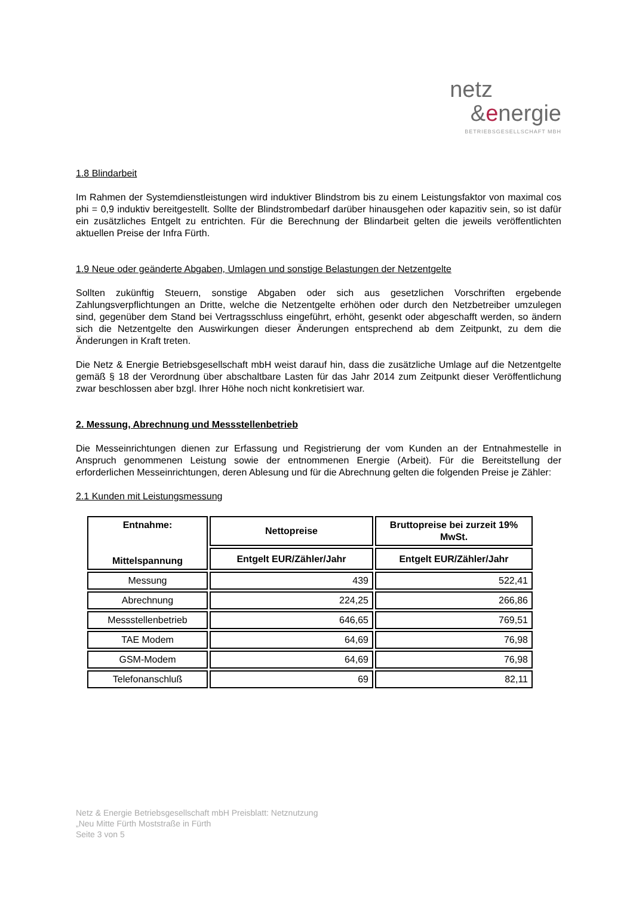netz
&energie
BETRIEBSGESELLSCHAFT MBH
1.8 Blindarbeit
Im Rahmen der Systemdienstleistungen wird induktiver Blindstrom bis zu einem Leistungsfaktor von maximal cos phi = 0,9 induktiv bereitgestellt. Sollte der Blindstrombedarf darüber hinausgehen oder kapazitiv sein, so ist dafür ein zusätzliches Entgelt zu entrichten. Für die Berechnung der Blindarbeit gelten die jeweils veröffentlichten aktuellen Preise der Infra Fürth.
1.9 Neue oder geänderte Abgaben, Umlagen und sonstige Belastungen der Netzentgelte
Sollten zukünftig Steuern, sonstige Abgaben oder sich aus gesetzlichen Vorschriften ergebende Zahlungsverpflichtungen an Dritte, welche die Netzentgelte erhöhen oder durch den Netzbetreiber umzulegen sind, gegenüber dem Stand bei Vertragsschluss eingeführt, erhöht, gesenkt oder abgeschafft werden, so ändern sich die Netzentgelte den Auswirkungen dieser Änderungen entsprechend ab dem Zeitpunkt, zu dem die Änderungen in Kraft treten.
Die Netz & Energie Betriebsgesellschaft mbH weist darauf hin, dass die zusätzliche Umlage auf die Netzentgelte gemäß § 18 der Verordnung über abschaltbare Lasten für das Jahr 2014 zum Zeitpunkt dieser Veröffentlichung zwar beschlossen aber bzgl. Ihrer Höhe noch nicht konkretisiert war.
2. Messung, Abrechnung und Messstellenbetrieb
Die Messeinrichtungen dienen zur Erfassung und Registrierung der vom Kunden an der Entnahmestelle in Anspruch genommenen Leistung sowie der entnommenen Energie (Arbeit). Für die Bereitstellung der erforderlichen Messeinrichtungen, deren Ablesung und für die Abrechnung gelten die folgenden Preise je Zähler:
2.1 Kunden mit Leistungsmessung
| Entnahme: Mittelspannung | Nettopreise | Bruttopreise bei zurzeit 19% MwSt. |
| --- | --- | --- |
| | Entgelt EUR/Zähler/Jahr | Entgelt EUR/Zähler/Jahr |
| Messung | 439 | 522,41 |
| Abrechnung | 224,25 | 266,86 |
| Messstellenbetrieb | 646,65 | 769,51 |
| TAE Modem | 64,69 | 76,98 |
| GSM-Modem | 64,69 | 76,98 |
| Telefonanschluß | 69 | 82,11 |
Netz & Energie Betriebsgesellschaft mbH Preisblatt: Netznutzung
„Neu Mitte Fürth Moststraße in Fürth
Seite 3 von 5